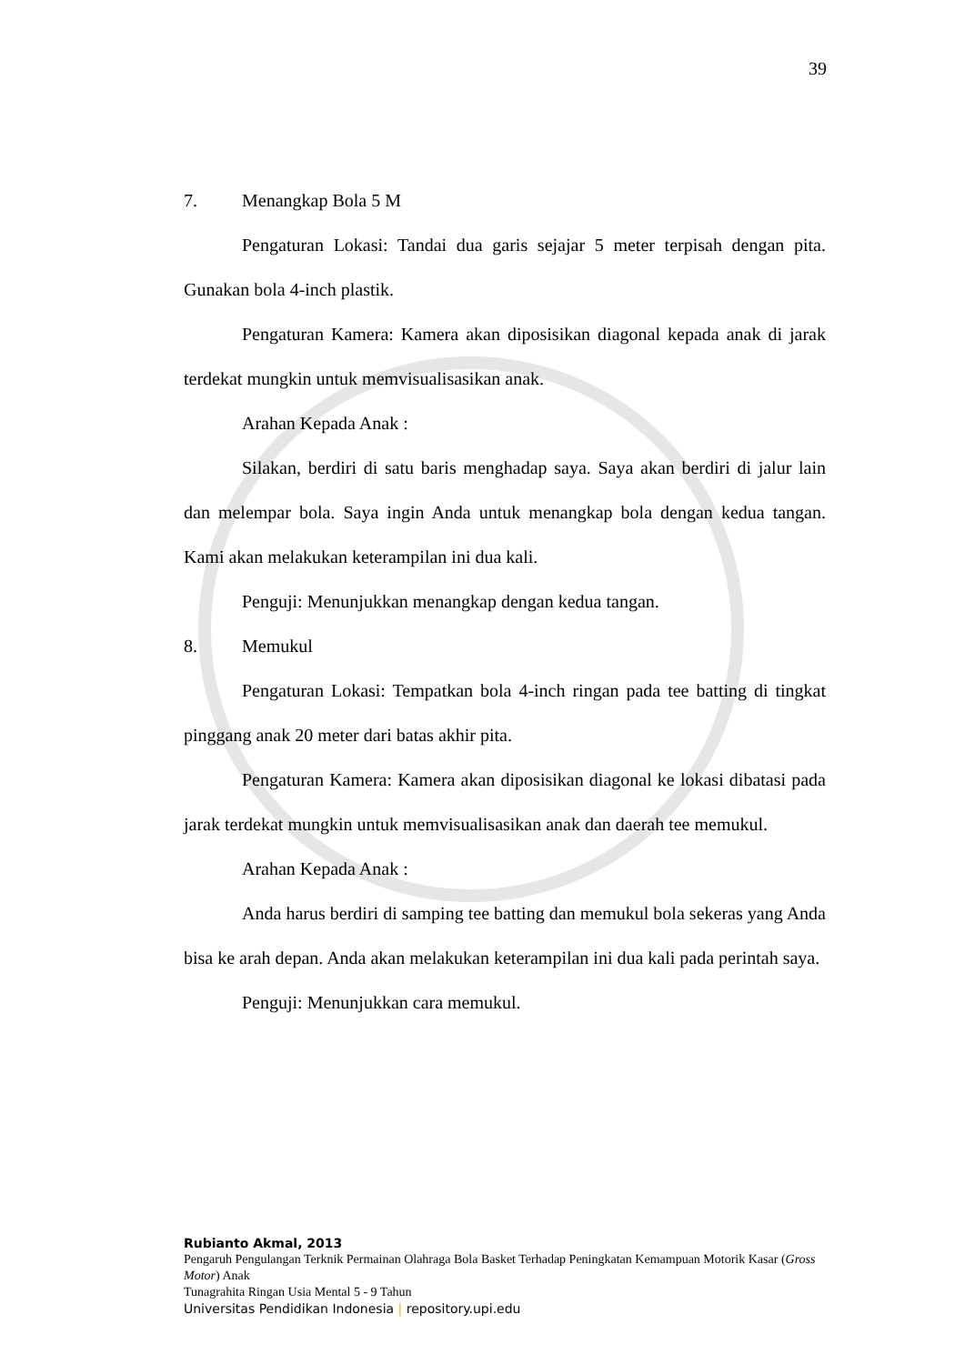39
7. Menangkap Bola 5 M
Pengaturan Lokasi: Tandai dua garis sejajar 5 meter terpisah dengan pita. Gunakan bola 4-inch plastik.
Pengaturan Kamera: Kamera akan diposisikan diagonal kepada anak di jarak terdekat mungkin untuk memvisualisasikan anak.
Arahan Kepada Anak :
Silakan, berdiri di satu baris menghadap saya. Saya akan berdiri di jalur lain dan melempar bola. Saya ingin Anda untuk menangkap bola dengan kedua tangan. Kami akan melakukan keterampilan ini dua kali.
Penguji: Menunjukkan menangkap dengan kedua tangan.
8. Memukul
Pengaturan Lokasi: Tempatkan bola 4-inch ringan pada tee batting di tingkat pinggang anak 20 meter dari batas akhir pita.
Pengaturan Kamera: Kamera akan diposisikan diagonal ke lokasi dibatasi pada jarak terdekat mungkin untuk memvisualisasikan anak dan daerah tee memukul.
Arahan Kepada Anak :
Anda harus berdiri di samping tee batting dan memukul bola sekeras yang Anda bisa ke arah depan. Anda akan melakukan keterampilan ini dua kali pada perintah saya.
Penguji: Menunjukkan cara memukul.
Rubianto Akmal, 2013
Pengaruh Pengulangan Terknik Permainan Olahraga Bola Basket Terhadap Peningkatan Kemampuan Motorik Kasar (Gross Motor) Anak
Tunagrahita Ringan Usia Mental 5 - 9 Tahun
Universitas Pendidikan Indonesia | repository.upi.edu